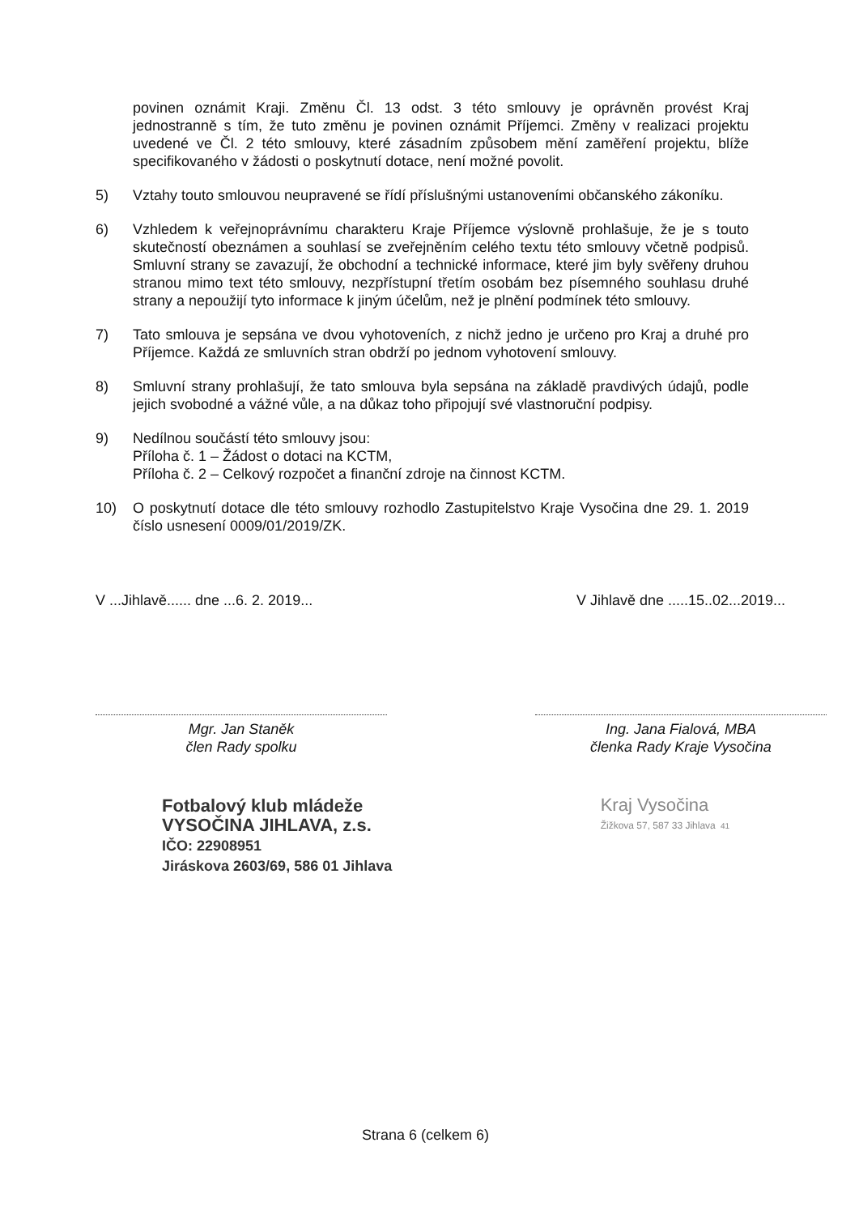povinen oznámit Kraji. Změnu Čl. 13 odst. 3 této smlouvy je oprávněn provést Kraj jednostranně s tím, že tuto změnu je povinen oznámit Příjemci. Změny v realizaci projektu uvedené ve Čl. 2 této smlouvy, které zásadním způsobem mění zaměření projektu, blíže specifikovaného v žádosti o poskytnutí dotace, není možné povolit.
5) Vztahy touto smlouvou neupravené se řídí příslušnými ustanoveními občanského zákoníku.
6) Vzhledem k veřejnoprávnímu charakteru Kraje Příjemce výslovně prohlašuje, že je s touto skutečností obeznámen a souhlasí se zveřejněním celého textu této smlouvy včetně podpisů. Smluvní strany se zavazují, že obchodní a technické informace, které jim byly svěřeny druhou stranou mimo text této smlouvy, nezpřístupní třetím osobám bez písemného souhlasu druhé strany a nepoužijí tyto informace k jiným účelům, než je plnění podmínek této smlouvy.
7) Tato smlouva je sepsána ve dvou vyhotoveních, z nichž jedno je určeno pro Kraj a druhé pro Příjemce. Každá ze smluvních stran obdrží po jednom vyhotovení smlouvy.
8) Smluvní strany prohlašují, že tato smlouva byla sepsána na základě pravdivých údajů, podle jejich svobodné a vážné vůle, a na důkaz toho připojují své vlastnoruční podpisy.
9) Nedílnou součástí této smlouvy jsou:
Příloha č. 1 – Žádost o dotaci na KCTM,
Příloha č. 2 – Celkový rozpočet a finanční zdroje na činnost KCTM.
10) O poskytnutí dotace dle této smlouvy rozhodlo Zastupitelstvo Kraje Vysočina dne 29. 1. 2019 číslo usnesení 0009/01/2019/ZK.
V ...Jihlavě...... dne ...6. 2. 2019...
Mgr. Jan Staněk
člen Rady spolku
V Jihlavě dne .....15..02...2019...
Ing. Jana Fialová, MBA
členka Rady Kraje Vysočina
Fotbalový klub mládeže
VYSOČINA JIHLAVA, z.s.
IČO: 22908951
Jiráskova 2603/69, 586 01 Jihlava
Kraj Vysočina
Žižkova 57, 587 33 Jihlava 41
Strana 6 (celkem 6)